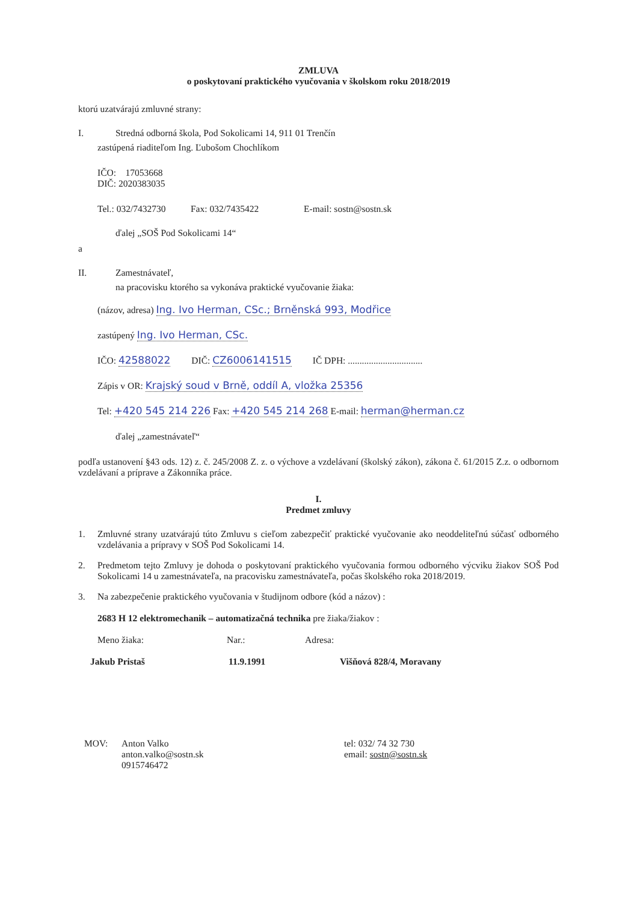ZMLUVA
o poskytovaní praktického vyučovania v školskom roku 2018/2019
ktorú uzatvárajú zmluvné strany:
I. Stredná odborná škola, Pod Sokolicami 14, 911 01 Trenčín
zastúpená riaditeľom Ing. Ľubošom Chochlíkom
IČO: 17053668
DIČ: 2020383035
Tel.: 032/7432730 Fax: 032/7435422 E-mail: sostn@sostn.sk
ďalej „SOŠ Pod Sokolicami 14“
a
II. Zamestnávateľ,
na pracovisku ktorého sa vykonáva praktické vyučovanie žiaka:
(názov, adresa) Ing. Ivo Herman, CSc.; Brněnská 993, Modřice
zastúpený Ing. Ivo Herman, CSc.
IČO: 42588022 DIČ: CZ6006141515 IČ DPH: ................................
Zápis v OR: Krajský soud v Brně, oddíl A, vložka 25356
Tel: +420 545 214 226 Fax: +420 545 214 268 E-mail: herman@herman.cz
ďalej „zamestnávateľ“
podľa ustanovení §43 ods. 12) z. č. 245/2008 Z. z. o výchove a vzdelávaní (školský zákon), zákona č. 61/2015 Z.z. o odbornom vzdelávaní a príprave a Zákonníka práce.
I.
Predmet zmluvy
1. Zmluvné strany uzatvárajú túto Zmluvu s cieľom zabezpečiť praktické vyučovanie ako neoddeliteľnú súčasť odborného vzdelávania a prípravy v SOŠ Pod Sokolicami 14.
2. Predmetom tejto Zmluvy je dohoda o poskytovaní praktického vyučovania formou odborného výcviku žiakov SOŠ Pod Sokolicami 14 u zamestnávateľa, na pracovisku zamestnávateľa, počas školského roka 2018/2019.
3. Na zabezpečenie praktického vyučovania v študijnom odbore (kód a názov) :
2683 H 12 elektromechanik – automatizačná technika pre žiaka/žiakov :
Meno žiaka: Nar.: Adresa:
Jakub Pristaš 11.9.1991 Višňová 828/4, Moravany
MOV: Anton Valko
anton.valko@sostn.sk
0915746472 tel: 032/ 74 32 730
email: sostn@sostn.sk